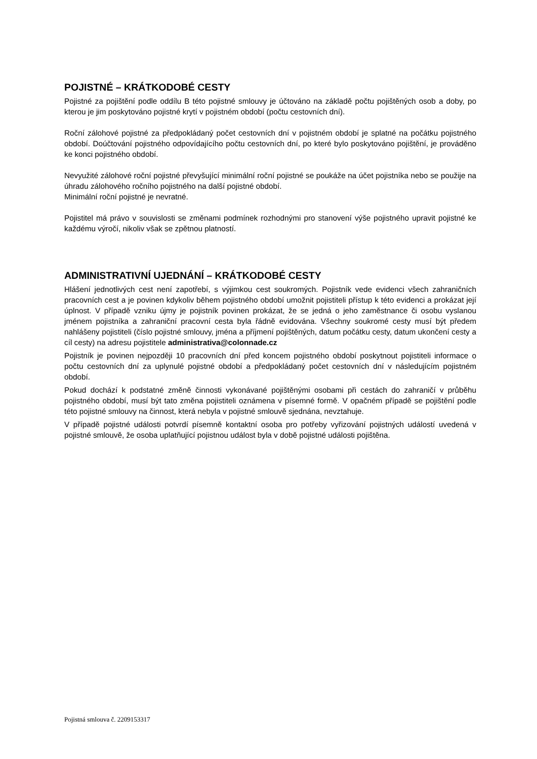POJISTNÉ – KRÁTKODOBÉ CESTY
Pojistné za pojištění podle oddílu B této pojistné smlouvy je účtováno na základě počtu pojištěných osob a doby, po kterou je jim poskytováno pojistné krytí v pojistném období (počtu cestovních dní).
Roční zálohové pojistné za předpokládaný počet cestovních dní v pojistném období je splatné na počátku pojistného období. Doúčtování pojistného odpovídajícího počtu cestovních dní, po které bylo poskytováno pojištění, je prováděno ke konci pojistného období.
Nevyužité zálohové roční pojistné převyšující minimální roční pojistné se poukáže na účet pojistníka nebo se použije na úhradu zálohového ročního pojistného na další pojistné období.
Minimální roční pojistné je nevratné.
Pojistitel má právo v souvislosti se změnami podmínek rozhodnými pro stanovení výše pojistného upravit pojistné ke každému výročí, nikoliv však se zpětnou platností.
ADMINISTRATIVNÍ UJEDNÁNÍ – KRÁTKODOBÉ CESTY
Hlášení jednotlivých cest není zapotřebí, s výjimkou cest soukromých. Pojistník vede evidenci všech zahraničních pracovních cest a je povinen kdykoliv během pojistného období umožnit pojistiteli přístup k této evidenci a prokázat její úplnost. V případě vzniku újmy je pojistník povinen prokázat, že se jedná o jeho zaměstnance či osobu vyslanou jménem pojistníka a zahraniční pracovní cesta byla řádně evidována. Všechny soukromé cesty musí být předem nahlášeny pojistiteli (číslo pojistné smlouvy, jména a příjmení pojištěných, datum počátku cesty, datum ukončení cesty a cíl cesty) na adresu pojistitele administrativa@colonnade.cz
Pojistník je povinen nejpozději 10 pracovních dní před koncem pojistného období poskytnout pojistiteli informace o počtu cestovních dní za uplynulé pojistné období a předpokládaný počet cestovních dní v následujícím pojistném období.
Pokud dochází k podstatné změně činnosti vykonávané pojištěnými osobami při cestách do zahraničí v průběhu pojistného období, musí být tato změna pojistiteli oznámena v písemné formě. V opačném případě se pojištění podle této pojistné smlouvy na činnost, která nebyla v pojistné smlouvě sjednána, nevztahuje.
V případě pojistné události potvrdí písemně kontaktní osoba pro potřeby vyřizování pojistných událostí uvedená v pojistné smlouvě, že osoba uplatňující pojistnou událost byla v době pojistné události pojištěna.
Pojistná smlouva č. 2209153317